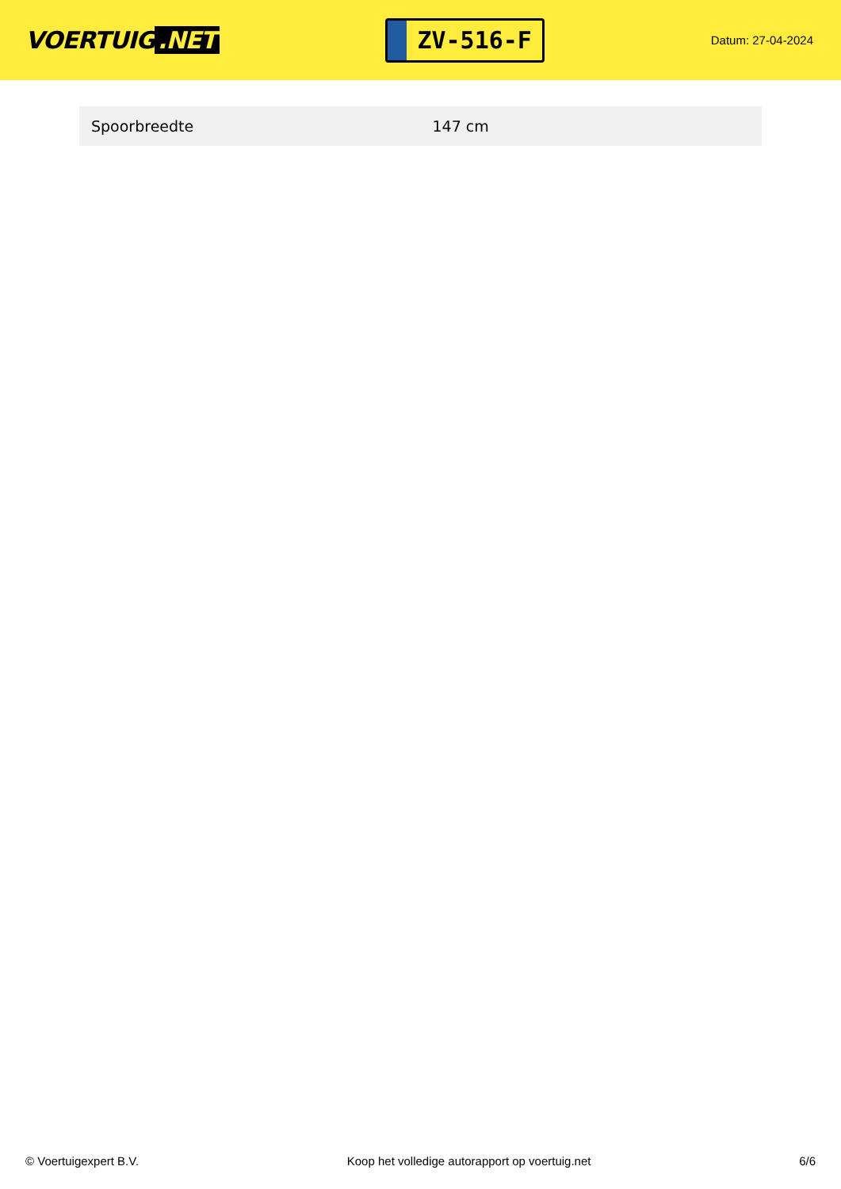VOERTUIG.NET
ZV-516-F
Datum: 27-04-2024
| Spoorbreedte | 147 cm |
© Voertuigexpert B.V. Koop het volledige autorapport op voertuig.net 6/6